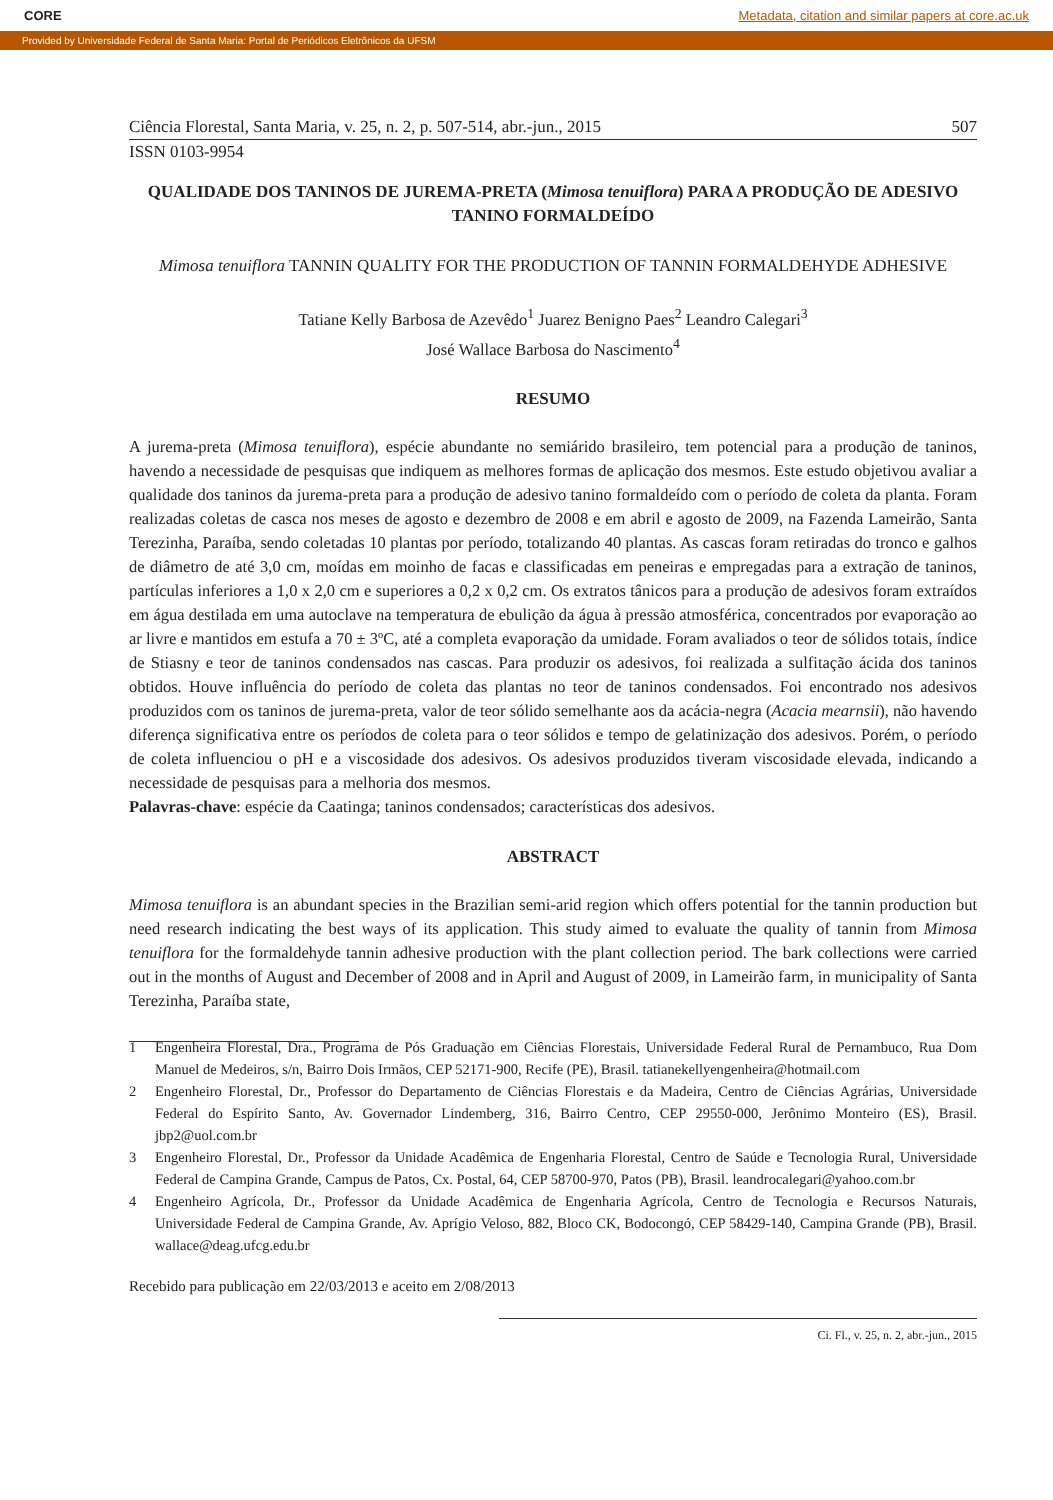CORE Metadata, citation and similar papers at core.ac.uk
Provided by Universidade Federal de Santa Maria: Portal de Periódicos Eletrônicos da UFSM
Ciência Florestal, Santa Maria, v. 25, n. 2, p. 507-514, abr.-jun., 2015 507
ISSN 0103-9954
QUALIDADE DOS TANINOS DE JUREMA-PRETA (Mimosa tenuiflora) PARA A PRODUÇÃO DE ADESIVO TANINO FORMALDEÍDO
Mimosa tenuiflora TANNIN QUALITY FOR THE PRODUCTION OF TANNIN FORMALDEHYDE ADHESIVE
Tatiane Kelly Barbosa de Azevêdo<sup>1</sup> Juarez Benigno Paes<sup>2</sup> Leandro Calegari<sup>3</sup>
José Wallace Barbosa do Nascimento<sup>4</sup>
RESUMO
A jurema-preta (Mimosa tenuiflora), espécie abundante no semiárido brasileiro, tem potencial para a produção de taninos, havendo a necessidade de pesquisas que indiquem as melhores formas de aplicação dos mesmos. Este estudo objetivou avaliar a qualidade dos taninos da jurema-preta para a produção de adesivo tanino formaldeído com o período de coleta da planta. Foram realizadas coletas de casca nos meses de agosto e dezembro de 2008 e em abril e agosto de 2009, na Fazenda Lameirão, Santa Terezinha, Paraíba, sendo coletadas 10 plantas por período, totalizando 40 plantas. As cascas foram retiradas do tronco e galhos de diâmetro de até 3,0 cm, moídas em moinho de facas e classificadas em peneiras e empregadas para a extração de taninos, partículas inferiores a 1,0 x 2,0 cm e superiores a 0,2 x 0,2 cm. Os extratos tânicos para a produção de adesivos foram extraídos em água destilada em uma autoclave na temperatura de ebulição da água à pressão atmosférica, concentrados por evaporação ao ar livre e mantidos em estufa a 70 ± 3ºC, até a completa evaporação da umidade. Foram avaliados o teor de sólidos totais, índice de Stiasny e teor de taninos condensados nas cascas. Para produzir os adesivos, foi realizada a sulfitação ácida dos taninos obtidos. Houve influência do período de coleta das plantas no teor de taninos condensados. Foi encontrado nos adesivos produzidos com os taninos de jurema-preta, valor de teor sólido semelhante aos da acácia-negra (Acacia mearnsii), não havendo diferença significativa entre os períodos de coleta para o teor sólidos e tempo de gelatinização dos adesivos. Porém, o período de coleta influenciou o pH e a viscosidade dos adesivos. Os adesivos produzidos tiveram viscosidade elevada, indicando a necessidade de pesquisas para a melhoria dos mesmos.
Palavras-chave: espécie da Caatinga; taninos condensados; características dos adesivos.
ABSTRACT
Mimosa tenuiflora is an abundant species in the Brazilian semi-arid region which offers potential for the tannin production but need research indicating the best ways of its application. This study aimed to evaluate the quality of tannin from Mimosa tenuiflora for the formaldehyde tannin adhesive production with the plant collection period. The bark collections were carried out in the months of August and December of 2008 and in April and August of 2009, in Lameirão farm, in municipality of Santa Terezinha, Paraíba state,
1 Engenheira Florestal, Dra., Programa de Pós Graduação em Ciências Florestais, Universidade Federal Rural de Pernambuco, Rua Dom Manuel de Medeiros, s/n, Bairro Dois Irmãos, CEP 52171-900, Recife (PE), Brasil. tatianekellyengenheira@hotmail.com
2 Engenheiro Florestal, Dr., Professor do Departamento de Ciências Florestais e da Madeira, Centro de Ciências Agrárias, Universidade Federal do Espírito Santo, Av. Governador Lindemberg, 316, Bairro Centro, CEP 29550-000, Jerônimo Monteiro (ES), Brasil. jbp2@uol.com.br
3 Engenheiro Florestal, Dr., Professor da Unidade Acadêmica de Engenharia Florestal, Centro de Saúde e Tecnologia Rural, Universidade Federal de Campina Grande, Campus de Patos, Cx. Postal, 64, CEP 58700-970, Patos (PB), Brasil. leandrocalegari@yahoo.com.br
4 Engenheiro Agrícola, Dr., Professor da Unidade Acadêmica de Engenharia Agrícola, Centro de Tecnologia e Recursos Naturais, Universidade Federal de Campina Grande, Av. Aprígio Veloso, 882, Bloco CK, Bodocongó, CEP 58429-140, Campina Grande (PB), Brasil. wallace@deag.ufcg.edu.br
Recebido para publicação em 22/03/2013 e aceito em 2/08/2013
Ci. Fl., v. 25, n. 2, abr.-jun., 2015